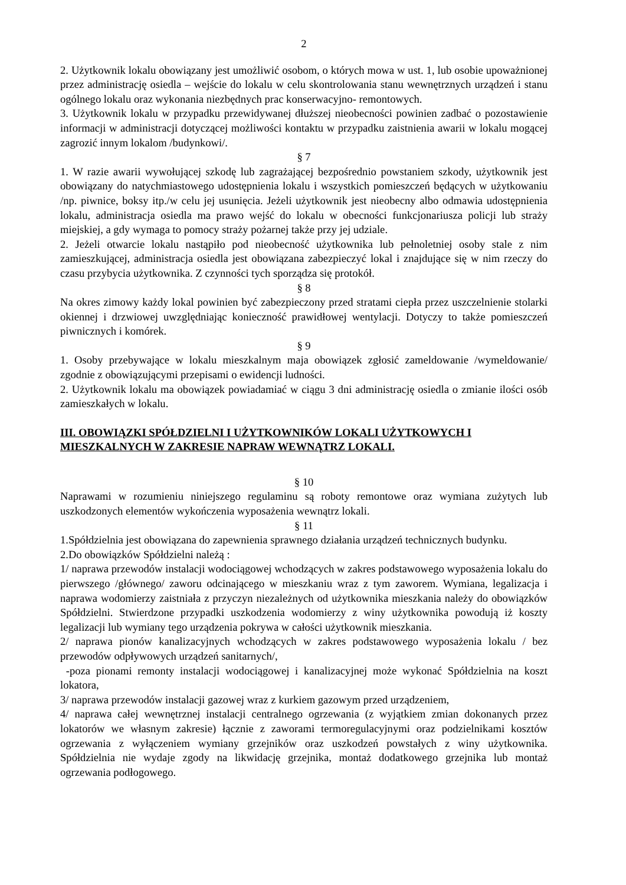2
2. Użytkownik lokalu obowiązany jest umożliwić osobom, o których mowa w ust. 1, lub osobie upoważnionej przez administrację osiedla – wejście do lokalu w celu skontrolowania stanu wewnętrznych urządzeń i stanu ogólnego lokalu oraz wykonania niezbędnych prac konserwacyjno- remontowych.
3. Użytkownik lokalu w przypadku przewidywanej dłuższej nieobecności powinien zadbać o pozostawienie informacji w administracji dotyczącej możliwości kontaktu w przypadku zaistnienia awarii w lokalu mogącej zagrozić innym lokalom /budynkowi/.
§ 7
1. W razie awarii wywołującej szkodę lub zagrażającej bezpośrednio powstaniem szkody, użytkownik jest obowiązany do natychmiastowego udostępnienia lokalu i wszystkich pomieszczeń będących w użytkowaniu /np. piwnice, boksy itp./w celu jej usunięcia. Jeżeli użytkownik jest nieobecny albo odmawia udostępnienia lokalu, administracja osiedla ma prawo wejść do lokalu w obecności funkcjonariusza policji lub straży miejskiej, a gdy wymaga to pomocy straży pożarnej także przy jej udziale.
2. Jeżeli otwarcie lokalu nastąpiło pod nieobecność użytkownika lub pełnoletniej osoby stale z nim zamieszkującej, administracja osiedla jest obowiązana zabezpieczyć lokal i znajdujące się w nim rzeczy do czasu przybycia użytkownika. Z czynności tych sporządza się protokół.
§ 8
Na okres zimowy każdy lokal powinien być zabezpieczony przed stratami ciepła przez uszczelnienie stolarki okiennej i drzwiowej uwzględniając konieczność prawidłowej wentylacji. Dotyczy to także pomieszczeń piwnicznych i komórek.
§ 9
1. Osoby przebywające w lokalu mieszkalnym maja obowiązek zgłosić zameldowanie /wymeldowanie/ zgodnie z obowiązującymi przepisami o ewidencji ludności.
2. Użytkownik lokalu ma obowiązek powiadamiać w ciągu 3 dni administrację osiedla o zmianie ilości osób zamieszkałych w lokalu.
III. OBOWIĄZKI SPÓŁDZIELNI I UŻYTKOWNIKÓW LOKALI UŻYTKOWYCH I MIESZKALNYCH W ZAKRESIE NAPRAW WEWNĄTRZ LOKALI.
§ 10
Naprawami w rozumieniu niniejszego regulaminu są roboty remontowe oraz wymiana zużytych lub uszkodzonych elementów wykończenia wyposażenia wewnątrz lokali.
§ 11
1.Spółdzielnia jest obowiązana do zapewnienia sprawnego działania urządzeń technicznych budynku.
2.Do obowiązków Spółdzielni należą :
1/ naprawa przewodów instalacji wodociągowej wchodzących w zakres podstawowego wyposażenia lokalu do pierwszego /głównego/ zaworu odcinającego w mieszkaniu wraz z tym zaworem. Wymiana, legalizacja i naprawa wodomierzy zaistniała z przyczyn niezależnych od użytkownika mieszkania należy do obowiązków Spółdzielni. Stwierdzone przypadki uszkodzenia wodomierzy z winy użytkownika powodują iż koszty legalizacji lub wymiany tego urządzenia pokrywa w całości użytkownik mieszkania.
2/ naprawa pionów kanalizacyjnych wchodzących w zakres podstawowego wyposażenia lokalu / bez przewodów odpływowych urządzeń sanitarnych/,
-poza pionami remonty instalacji wodociągowej i kanalizacyjnej może wykonać Spółdzielnia na koszt lokatora,
3/ naprawa przewodów instalacji gazowej wraz z kurkiem gazowym przed urządzeniem,
4/ naprawa całej wewnętrznej instalacji centralnego ogrzewania (z wyjątkiem zmian dokonanych przez lokatorów we własnym zakresie) łącznie z zaworami termoregulacyjnymi oraz podzielnikami kosztów ogrzewania z wyłączeniem wymiany grzejników oraz uszkodzeń powstałych z winy użytkownika. Spółdzielnia nie wydaje zgody na likwidację grzejnika, montaż dodatkowego grzejnika lub montaż ogrzewania podłogowego.